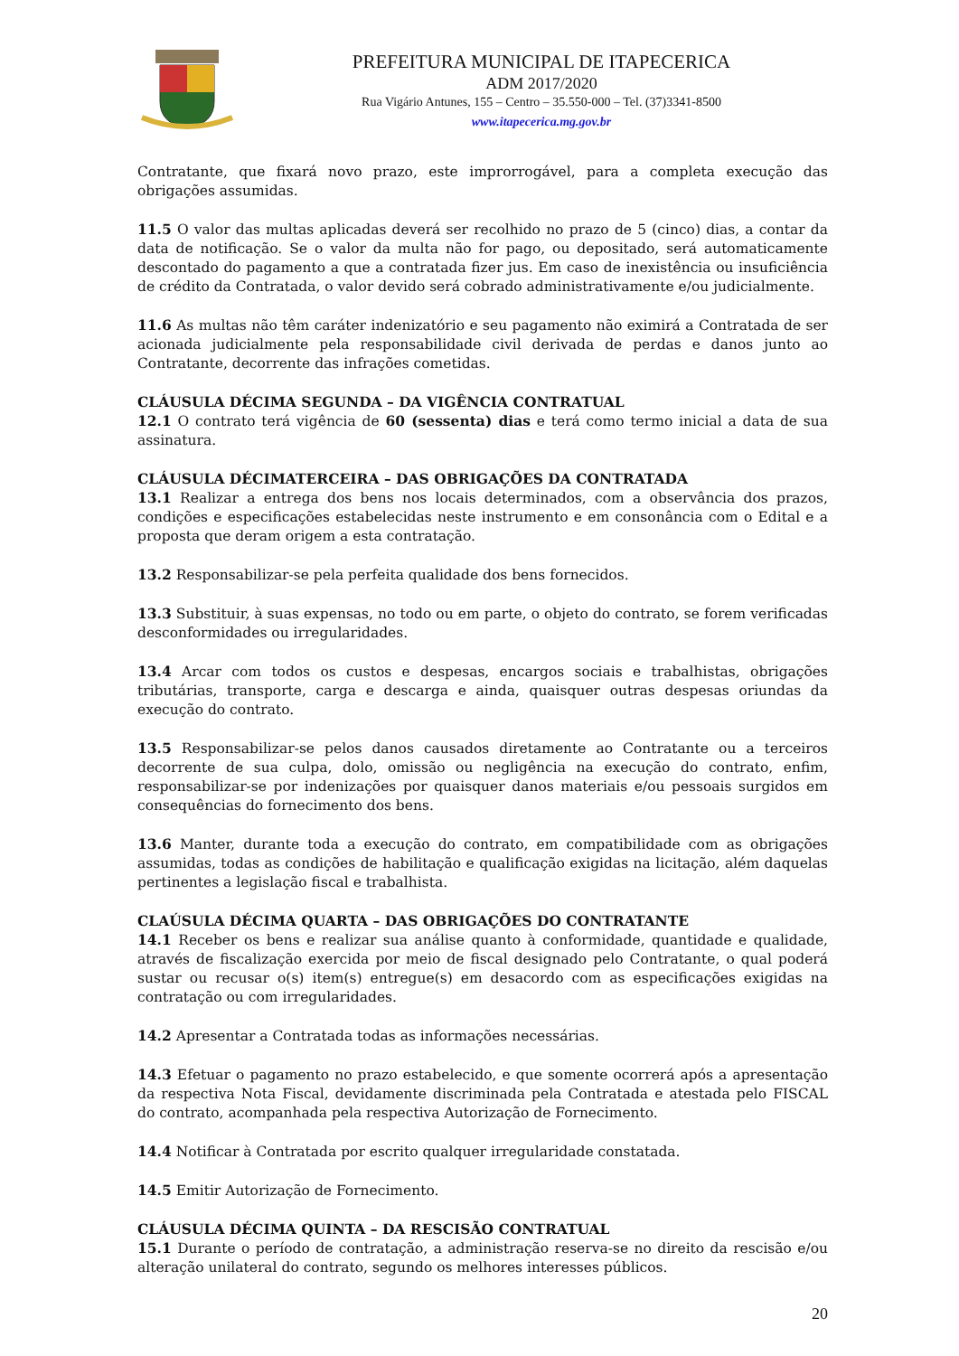PREFEITURA MUNICIPAL DE ITAPECERICA
ADM 2017/2020
Rua Vigário Antunes, 155 – Centro – 35.550-000 – Tel. (37)3341-8500
www.itapecerica.mg.gov.br
Contratante, que fixará novo prazo, este improrrogável, para a completa execução das obrigações assumidas.
11.5 O valor das multas aplicadas deverá ser recolhido no prazo de 5 (cinco) dias, a contar da data de notificação. Se o valor da multa não for pago, ou depositado, será automaticamente descontado do pagamento a que a contratada fizer jus. Em caso de inexistência ou insuficiência de crédito da Contratada, o valor devido será cobrado administrativamente e/ou judicialmente.
11.6 As multas não têm caráter indenizatório e seu pagamento não eximirá a Contratada de ser acionada judicialmente pela responsabilidade civil derivada de perdas e danos junto ao Contratante, decorrente das infrações cometidas.
CLÁUSULA DÉCIMA SEGUNDA – DA VIGÊNCIA CONTRATUAL
12.1 O contrato terá vigência de 60 (sessenta) dias e terá como termo inicial a data de sua assinatura.
CLÁUSULA DÉCIMATERCEIRA – DAS OBRIGAÇÕES DA CONTRATADA
13.1 Realizar a entrega dos bens nos locais determinados, com a observância dos prazos, condições e especificações estabelecidas neste instrumento e em consonância com o Edital e a proposta que deram origem a esta contratação.
13.2 Responsabilizar-se pela perfeita qualidade dos bens fornecidos.
13.3 Substituir, à suas expensas, no todo ou em parte, o objeto do contrato, se forem verificadas desconformidades ou irregularidades.
13.4 Arcar com todos os custos e despesas, encargos sociais e trabalhistas, obrigações tributárias, transporte, carga e descarga e ainda, quaisquer outras despesas oriundas da execução do contrato.
13.5 Responsabilizar-se pelos danos causados diretamente ao Contratante ou a terceiros decorrente de sua culpa, dolo, omissão ou negligência na execução do contrato, enfim, responsabilizar-se por indenizações por quaisquer danos materiais e/ou pessoais surgidos em consequências do fornecimento dos bens.
13.6 Manter, durante toda a execução do contrato, em compatibilidade com as obrigações assumidas, todas as condições de habilitação e qualificação exigidas na licitação, além daquelas pertinentes a legislação fiscal e trabalhista.
CLAÚSULA DÉCIMA QUARTA – DAS OBRIGAÇÕES DO CONTRATANTE
14.1 Receber os bens e realizar sua análise quanto à conformidade, quantidade e qualidade, através de fiscalização exercida por meio de fiscal designado pelo Contratante, o qual poderá sustar ou recusar o(s) item(s) entregue(s) em desacordo com as especificações exigidas na contratação ou com irregularidades.
14.2 Apresentar a Contratada todas as informações necessárias.
14.3 Efetuar o pagamento no prazo estabelecido, e que somente ocorrerá após a apresentação da respectiva Nota Fiscal, devidamente discriminada pela Contratada e atestada pelo FISCAL do contrato, acompanhada pela respectiva Autorização de Fornecimento.
14.4 Notificar à Contratada por escrito qualquer irregularidade constatada.
14.5 Emitir Autorização de Fornecimento.
CLÁUSULA DÉCIMA QUINTA – DA RESCISÃO CONTRATUAL
15.1 Durante o período de contratação, a administração reserva-se no direito da rescisão e/ou alteração unilateral do contrato, segundo os melhores interesses públicos.
20